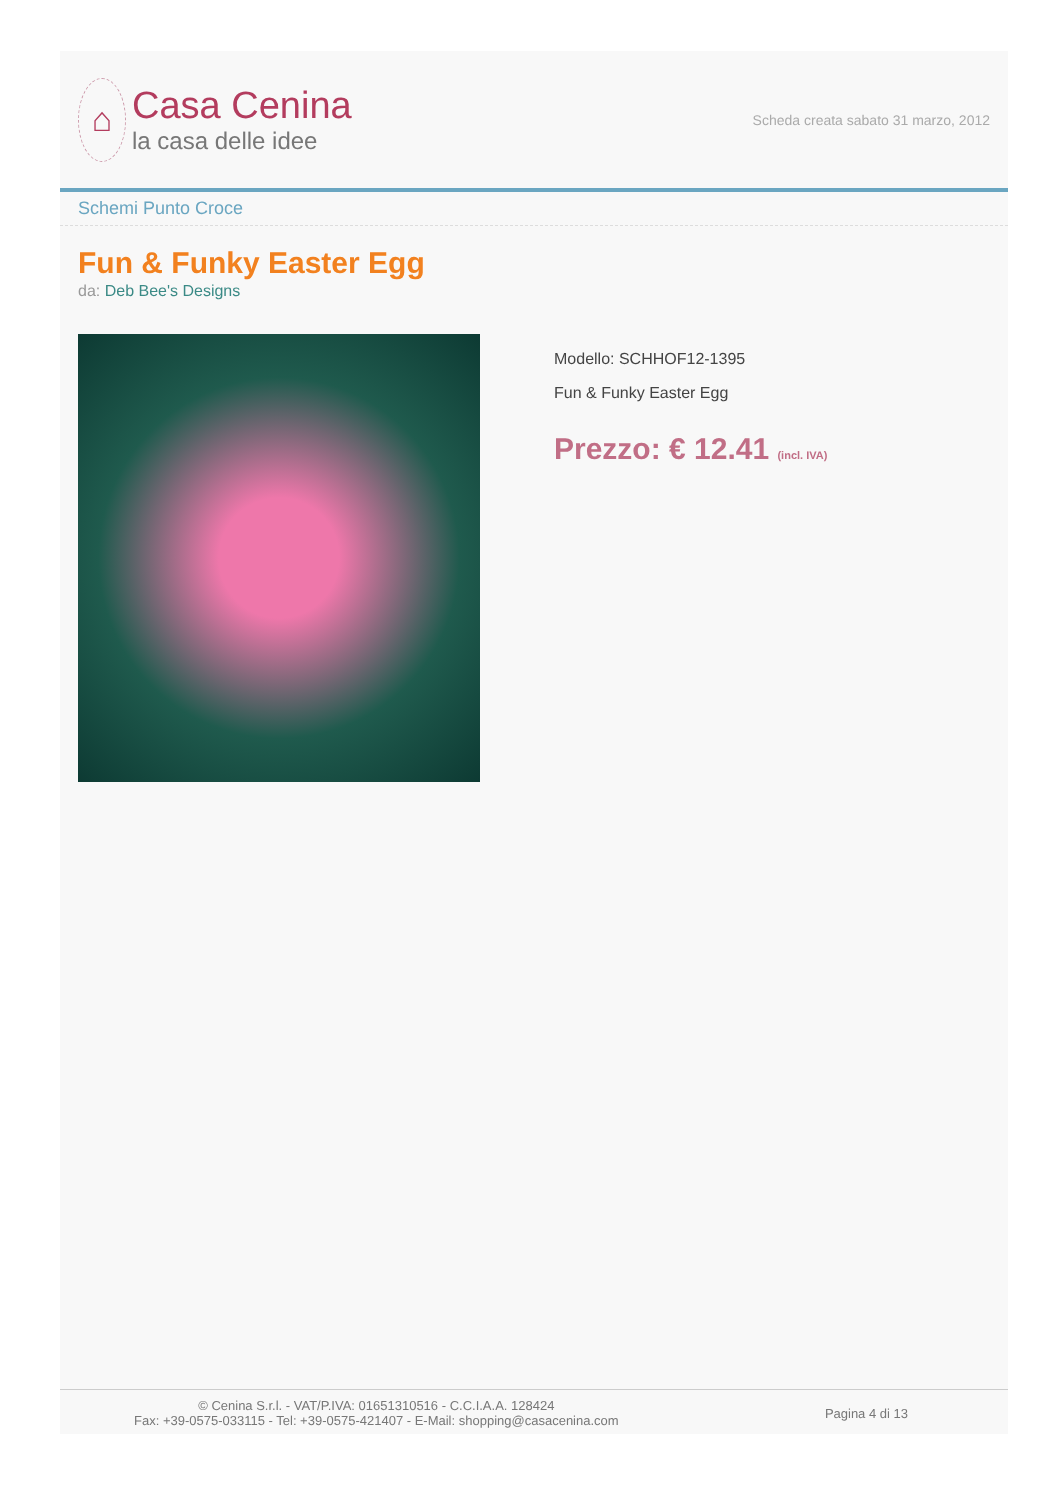⌂
Casa Cenina
la casa delle idee
Scheda creata sabato 31 marzo, 2012
Schemi Punto Croce
Fun & Funky Easter Egg
da: Deb Bee's Designs
Modello: SCHHOF12-1395
Fun & Funky Easter Egg
Prezzo: € 12.41 (incl. IVA)
© Cenina S.r.l. - VAT/P.IVA: 01651310516 - C.C.I.A.A. 128424
Fax: +39-0575-033115 - Tel: +39-0575-421407 - E-Mail: shopping@casacenina.com
Pagina 4 di 13